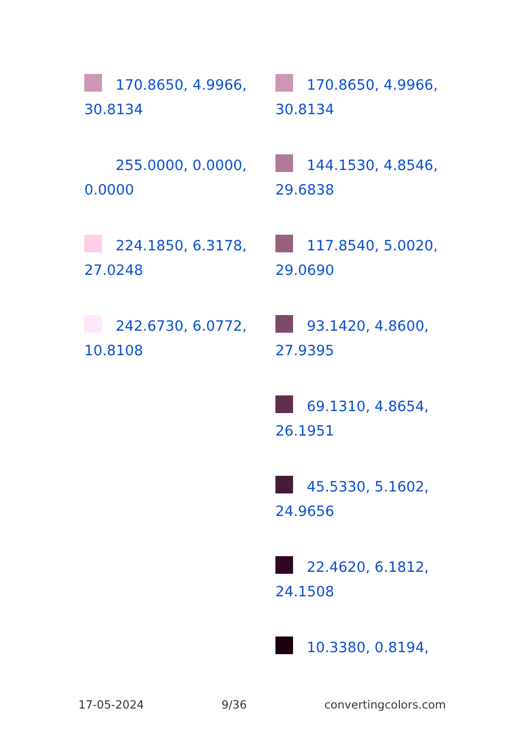170.8650, 4.9966, 30.8134
255.0000, 0.0000, 0.0000
224.1850, 6.3178, 27.0248
242.6730, 6.0772, 10.8108
170.8650, 4.9966, 30.8134
144.1530, 4.8546, 29.6838
117.8540, 5.0020, 29.0690
93.1420, 4.8600, 27.9395
69.1310, 4.8654, 26.1951
45.5330, 5.1602, 24.9656
22.4620, 6.1812, 24.1508
10.3380, 0.8194,
17-05-2024 9/36 convertingcolors.com